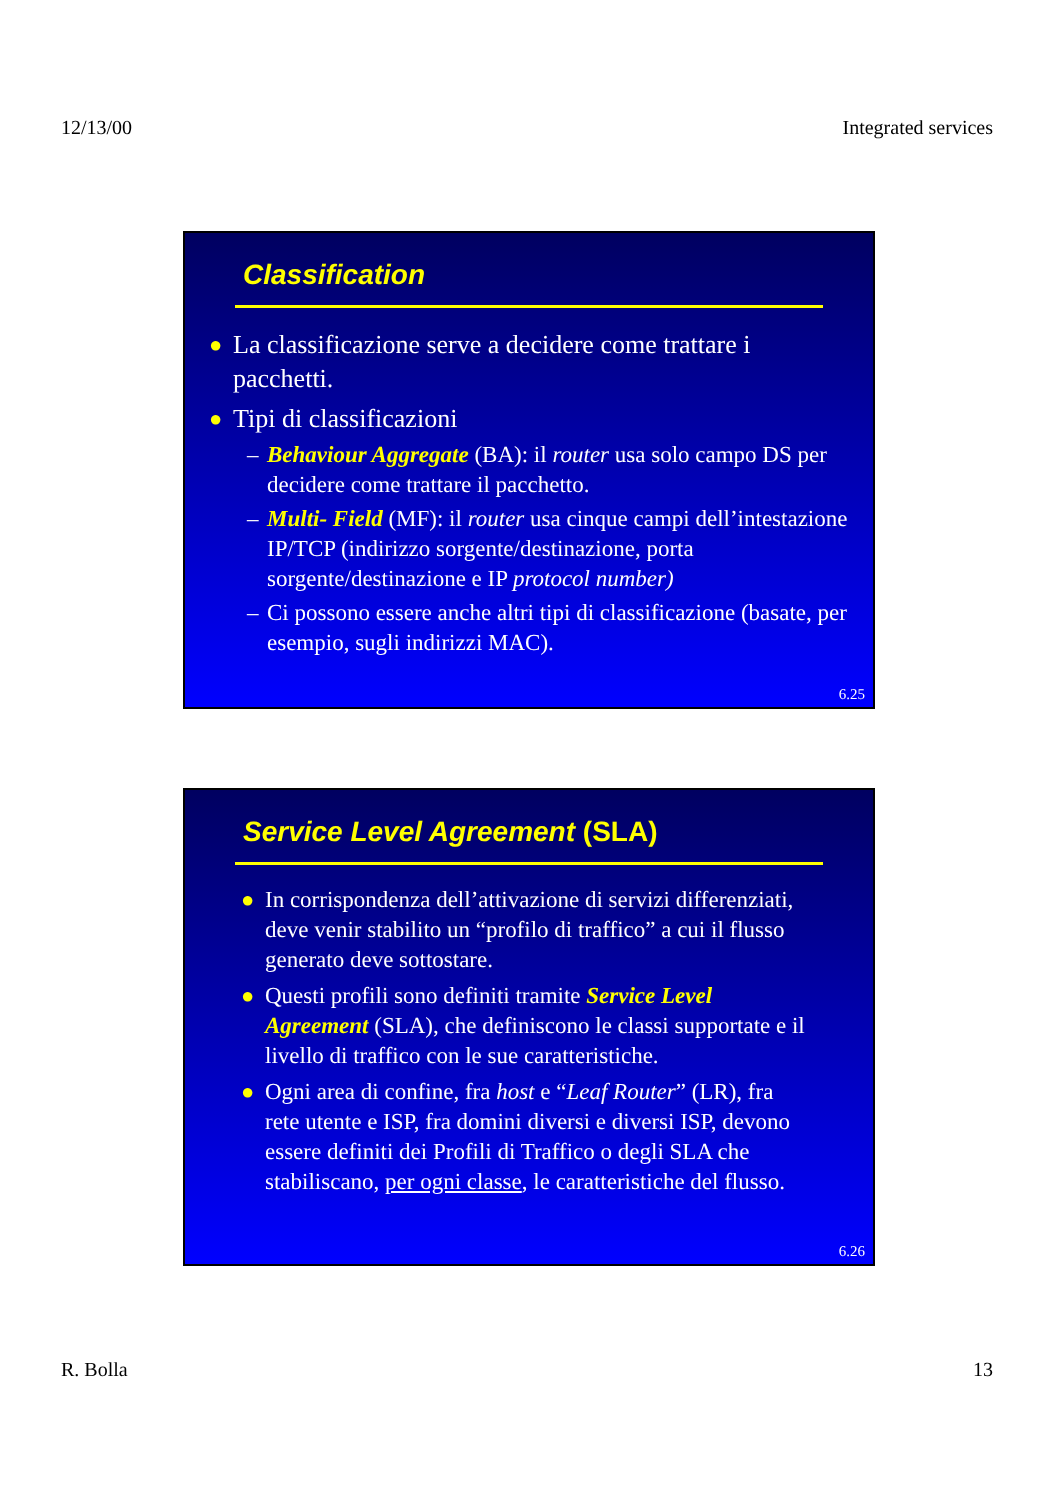12/13/00 Integrated services
Classification
● La classificazione serve a decidere come trattare i pacchetti.
● Tipi di classificazioni
– Behaviour Aggregate (BA): il router usa solo campo DS per decidere come trattare il pacchetto.
– Multi- Field (MF): il router usa cinque campi dell’intestazione IP/TCP (indirizzo sorgente/destinazione, porta sorgente/destinazione e IP protocol number)
– Ci possono essere anche altri tipi di classificazione (basate, per esempio, sugli indirizzi MAC).
6.25
Service Level Agreement (SLA)
● In corrispondenza dell’attivazione di servizi differenziati, deve venir stabilito un “profilo di traffico” a cui il flusso generato deve sottostare.
● Questi profili sono definiti tramite Service Level Agreement (SLA), che definiscono le classi supportate e il livello di traffico con le sue caratteristiche.
● Ogni area di confine, fra host e “Leaf Router” (LR), fra rete utente e ISP, fra domini diversi e diversi ISP, devono essere definiti dei Profili di Traffico o degli SLA che stabiliscano, per ogni classe, le caratteristiche del flusso.
6.26
R. Bolla 13